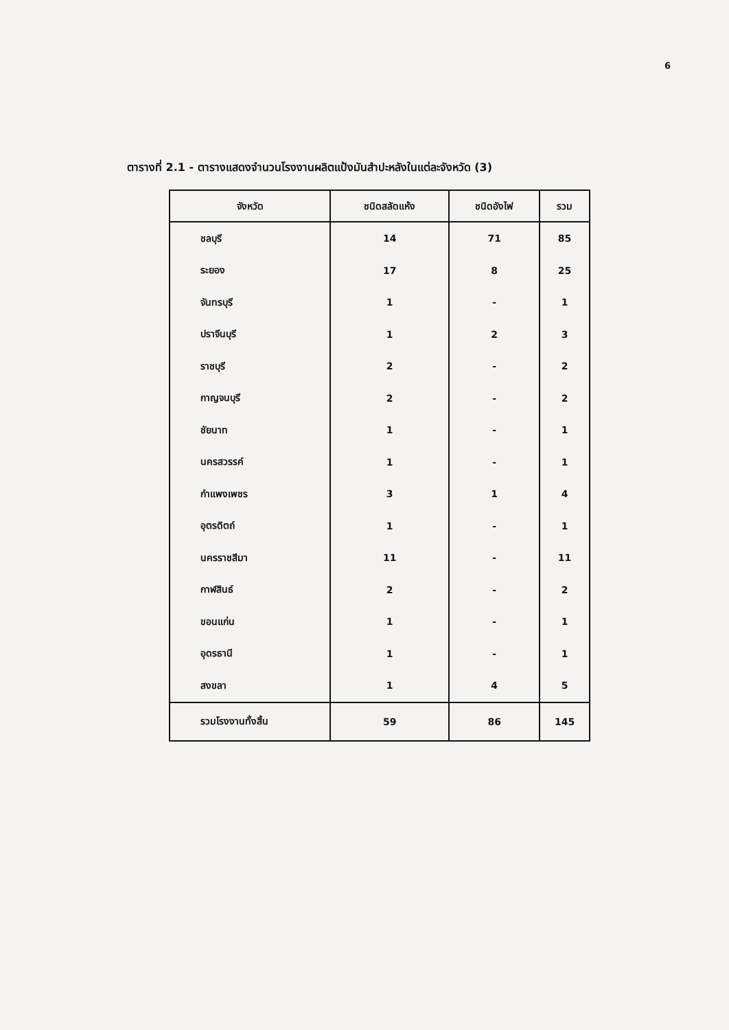6
ตารางที่ 2.1 - ตารางแสดงจำนวนโรงงานผลิตแป้งมันสำปะหลังในแต่ละจังหวัด (3)
| จังหวัด | ชนิดสลัดแห้ง | ชนิดอังไฟ | รวม |
| --- | --- | --- | --- |
| ชลบุรี | 14 | 71 | 85 |
| ระยอง | 17 | 8 | 25 |
| จันทรบุรี | 1 | - | 1 |
| ปราจีนบุรี | 1 | 2 | 3 |
| ราชบุรี | 2 | - | 2 |
| กาญจนบุรี | 2 | - | 2 |
| ชัยนาท | 1 | - | 1 |
| นครสวรรค์ | 1 | - | 1 |
| กำแพงเพชร | 3 | 1 | 4 |
| อุตรดิตถ์ | 1 | - | 1 |
| นครราชสีมา | 11 | - | 11 |
| กาฬสินธ์ | 2 | - | 2 |
| ขอนแก่น | 1 | - | 1 |
| อุดรธานี | 1 | - | 1 |
| สงขลา | 1 | 4 | 5 |
| รวมโรงงานทั้งสิ้น | 59 | 86 | 145 |